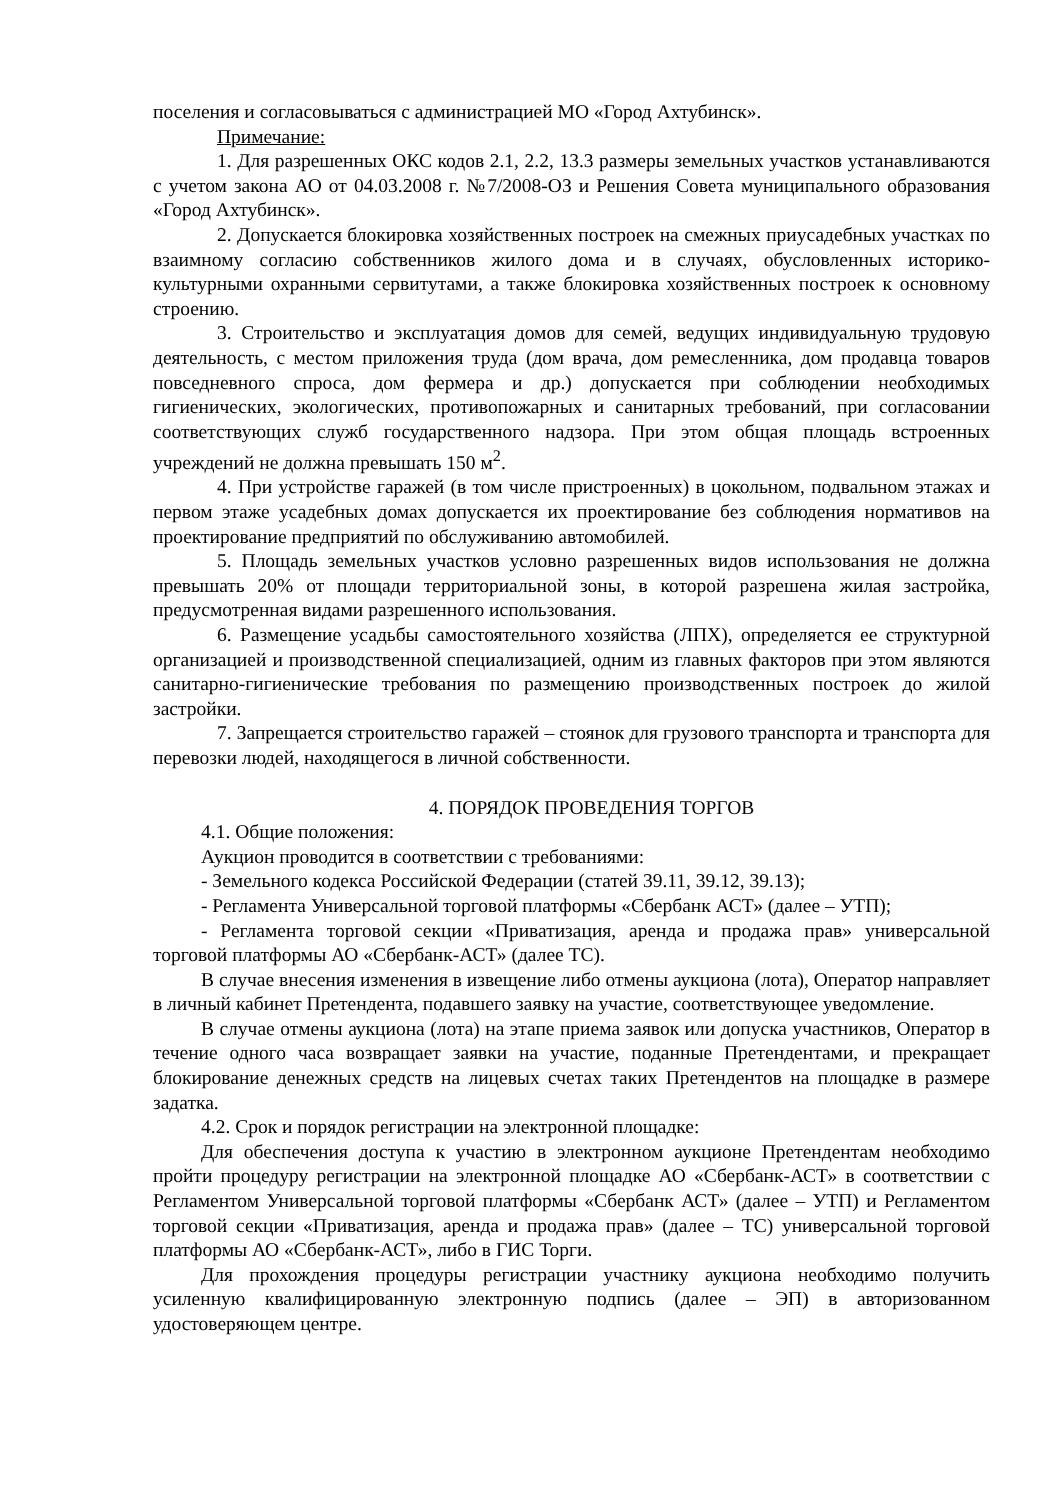поселения и согласовываться с администрацией МО «Город Ахтубинск».
Примечание:
1. Для разрешенных ОКС кодов 2.1, 2.2, 13.3 размеры земельных участков устанавливаются с учетом закона АО от 04.03.2008 г. №7/2008-ОЗ и Решения Совета муниципального образования «Город Ахтубинск».
2. Допускается блокировка хозяйственных построек на смежных приусадебных участках по взаимному согласию собственников жилого дома и в случаях, обусловленных историко-культурными охранными сервитутами, а также блокировка хозяйственных построек к основному строению.
3. Строительство и эксплуатация домов для семей, ведущих индивидуальную трудовую деятельность, с местом приложения труда (дом врача, дом ремесленника, дом продавца товаров повседневного спроса, дом фермера и др.) допускается при соблюдении необходимых гигиенических, экологических, противопожарных и санитарных требований, при согласовании соответствующих служб государственного надзора. При этом общая площадь встроенных учреждений не должна превышать 150 м<sup>2</sup>.
4. При устройстве гаражей (в том числе пристроенных) в цокольном, подвальном этажах и первом этаже усадебных домах допускается их проектирование без соблюдения нормативов на проектирование предприятий по обслуживанию автомобилей.
5. Площадь земельных участков условно разрешенных видов использования не должна превышать 20% от площади территориальной зоны, в которой разрешена жилая застройка, предусмотренная видами разрешенного использования.
6. Размещение усадьбы самостоятельного хозяйства (ЛПХ), определяется ее структурной организацией и производственной специализацией, одним из главных факторов при этом являются санитарно-гигиенические требования по размещению производственных построек до жилой застройки.
7. Запрещается строительство гаражей – стоянок для грузового транспорта и транспорта для перевозки людей, находящегося в личной собственности.
4. ПОРЯДОК ПРОВЕДЕНИЯ ТОРГОВ
4.1. Общие положения:
Аукцион проводится в соответствии с требованиями:
- Земельного кодекса Российской Федерации (статей 39.11, 39.12, 39.13);
- Регламента Универсальной торговой платформы «Сбербанк АСТ» (далее – УТП);
- Регламента торговой секции «Приватизация, аренда и продажа прав» универсальной торговой платформы АО «Сбербанк-АСТ» (далее ТС).
В случае внесения изменения в извещение либо отмены аукциона (лота), Оператор направляет в личный кабинет Претендента, подавшего заявку на участие, соответствующее уведомление.
В случае отмены аукциона (лота) на этапе приема заявок или допуска участников, Оператор в течение одного часа возвращает заявки на участие, поданные Претендентами, и прекращает блокирование денежных средств на лицевых счетах таких Претендентов на площадке в размере задатка.
4.2. Срок и порядок регистрации на электронной площадке:
Для обеспечения доступа к участию в электронном аукционе Претендентам необходимо пройти процедуру регистрации на электронной площадке АО «Сбербанк-АСТ» в соответствии с Регламентом Универсальной торговой платформы «Сбербанк АСТ» (далее – УТП) и Регламентом торговой секции «Приватизация, аренда и продажа прав» (далее – ТС) универсальной торговой платформы АО «Сбербанк-АСТ», либо в ГИС Торги.
Для прохождения процедуры регистрации участнику аукциона необходимо получить усиленную квалифицированную электронную подпись (далее – ЭП) в авторизованном удостоверяющем центре.